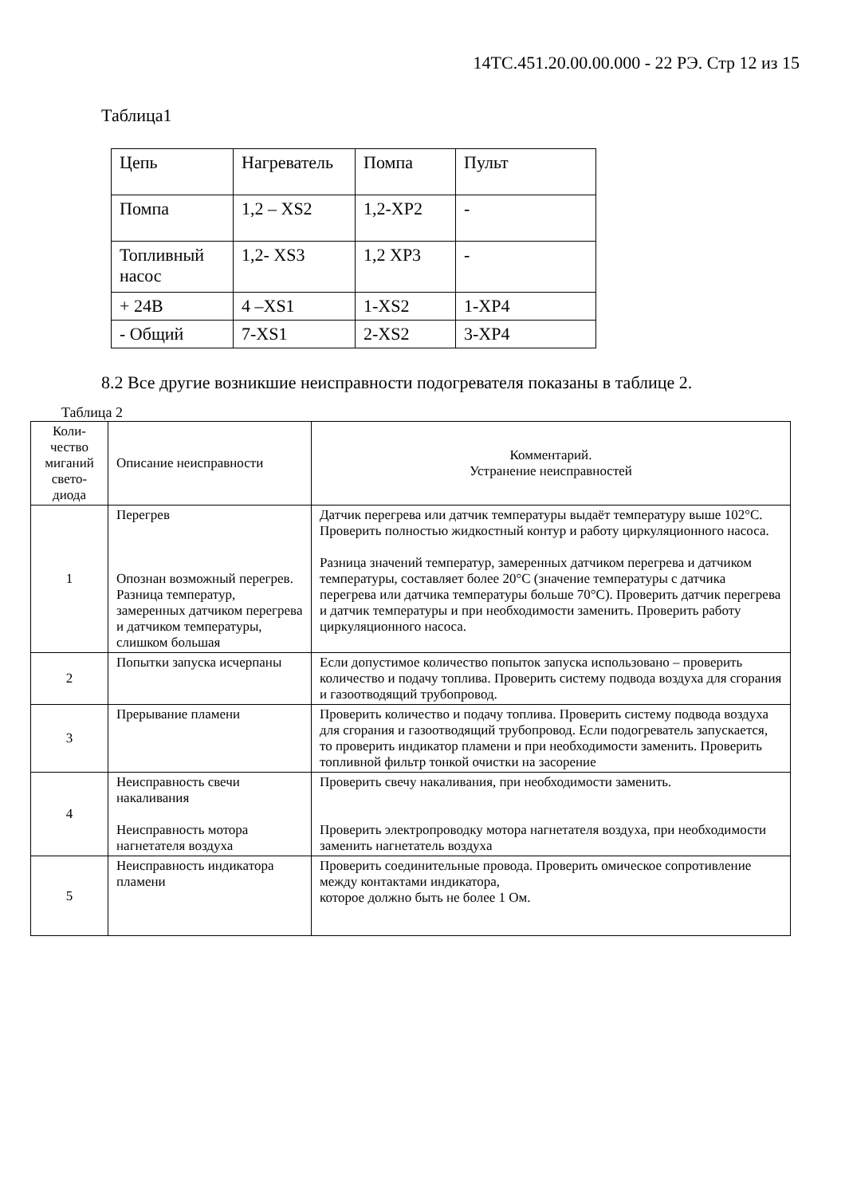14ТС.451.20.00.00.000 - 22 РЭ. Стр 12 из 15
Таблица1
| Цепь | Нагреватель | Помпа | Пульт |
| Помпа | 1,2 – XS2 | 1,2-XP2 | - |
| Топливный насос | 1,2- XS3 | 1,2 XP3 | - |
| + 24В | 4 –XS1 | 1-XS2 | 1-XP4 |
| - Общий | 7-XS1 | 2-XS2 | 3-XP4 |
8.2 Все другие возникшие неисправности подогревателя показаны в таблице 2.
Таблица 2
| Коли- чество миганий свето- диода | Описание неисправности | Комментарий. Устранение неисправностей |
| --- | --- | --- |
| 1 | Перегрев Опознан возможный перегрев. Разница температур, замеренных датчиком перегрева и датчиком температуры, слишком большая | Датчик перегрева или датчик температуры выдаёт температуру выше 102°С. Проверить полностью жидкостный контур и работу циркуляционного насоса. Разница значений температур, замеренных датчиком перегрева и датчиком температуры, составляет более 20°С (значение температуры с датчика перегрева или датчика температуры больше 70°С). Проверить датчик перегрева и датчик температуры и при необходимости заменить. Проверить работу циркуляционного насоса. |
| 2 | Попытки запуска исчерпаны | Если допустимое количество попыток запуска использовано – проверить количество и подачу топлива. Проверить систему подвода воздуха для сгорания и газоотводящий трубопровод. |
| 3 | Прерывание пламени | Проверить количество и подачу топлива. Проверить систему подвода воздуха для сгорания и газоотводящий трубопровод. Если подогреватель запускается, то проверить индикатор пламени и при необходимости заменить. Проверить топливной фильтр тонкой очистки на засорение |
| 4 | Неисправность свечи накаливания Неисправность мотора нагнетателя воздуха | Проверить свечу накаливания, при необходимости заменить. Проверить электропроводку мотора нагнетателя воздуха, при необходимости заменить нагнетатель воздуха |
| 5 | Неисправность индикатора пламени | Проверить соединительные провода. Проверить омическое сопротивление между контактами индикатора, которое должно быть не более 1 Ом. |